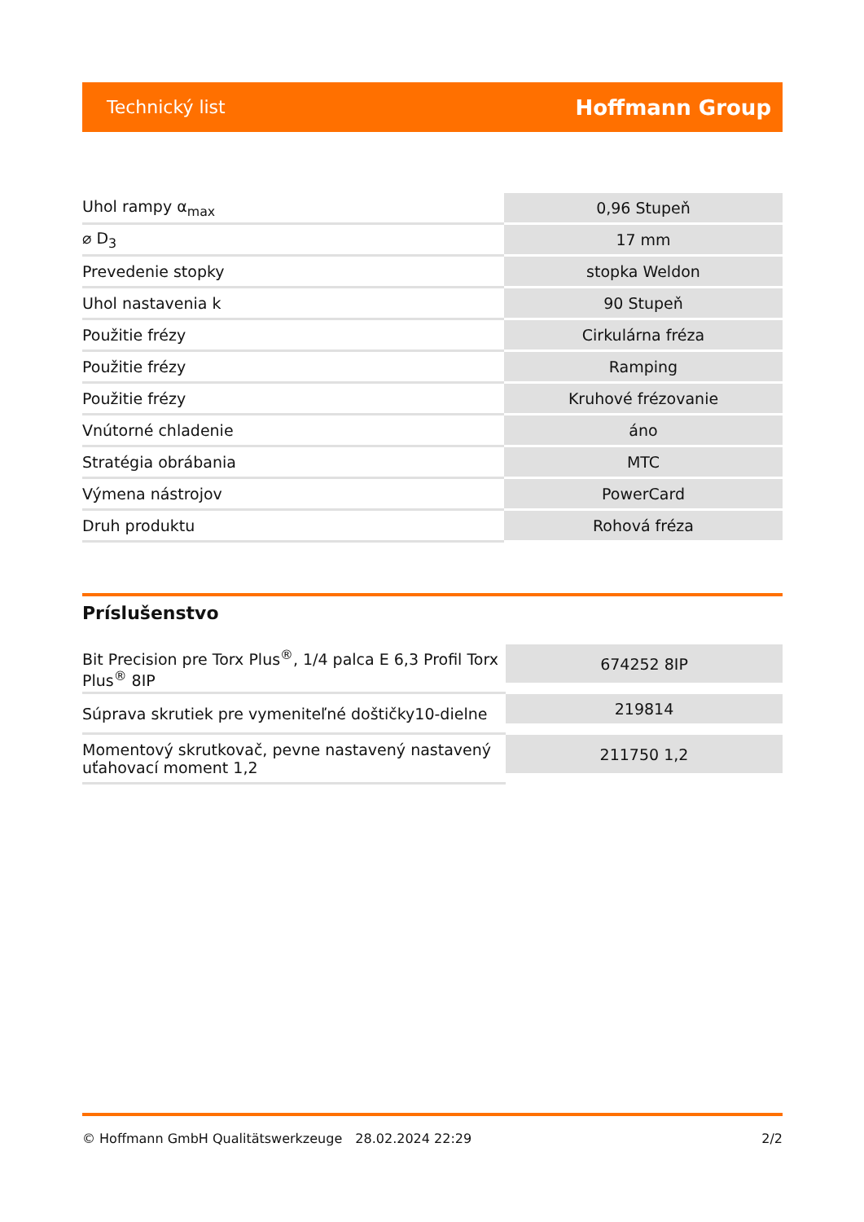Technický list Hoffmann Group
| Uhol rampy α<sub>max</sub> | 0,96 Stupeň |
| ⌀ D<sub>3</sub> | 17 mm |
| Prevedenie stopky | stopka Weldon |
| Uhol nastavenia k | 90 Stupeň |
| Použitie frézy | Cirkulárna fréza |
| Použitie frézy | Ramping |
| Použitie frézy | Kruhové frézovanie |
| Vnútorné chladenie | áno |
| Stratégia obrábania | MTC |
| Výmena nástrojov | PowerCard |
| Druh produktu | Rohová fréza |
Príslušenstvo
| Bit Precision pre Torx Plus<sup>®</sup>, 1/4 palca E 6,3 Profil Torx Plus<sup>®</sup> 8IP | 674252 8IP |
| Súprava skrutiek pre vymeniteľné doštičky10-dielne | 219814 |
| Momentový skrutkovač, pevne nastavený nastavený uťahovací moment 1,2 | 211750 1,2 |
© Hoffmann GmbH Qualitätswerkzeuge 28.02.2024 22:29 2/2